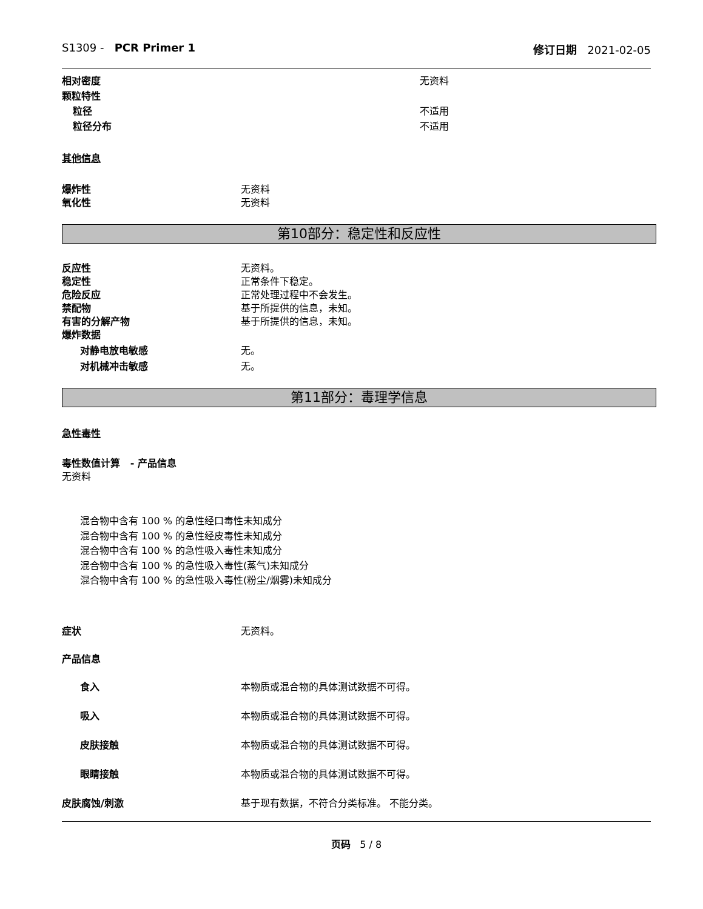S1309 - PCR Primer 1 修订日期 2021-02-05
相对密度 无资料
颗粒特性
粒径 不适用
粒径分布 不适用
其他信息
爆炸性 无资料
氧化性 无资料
第10部分：稳定性和反应性
反应性 无资料。
稳定性 正常条件下稳定。
危险反应 正常处理过程中不会发生。
禁配物 基于所提供的信息，未知。
有害的分解产物 基于所提供的信息，未知。
爆炸数据
对静电放电敏感 无。
对机械冲击敏感 无。
第11部分：毒理学信息
急性毒性
毒性数值计算 - 产品信息
无资料
混合物中含有 100 % 的急性经口毒性未知成分
混合物中含有 100 % 的急性经皮毒性未知成分
混合物中含有 100 % 的急性吸入毒性未知成分
混合物中含有 100 % 的急性吸入毒性(蒸气)未知成分
混合物中含有 100 % 的急性吸入毒性(粉尘/烟雾)未知成分
症状 无资料。
产品信息
食入 本物质或混合物的具体测试数据不可得。
吸入 本物质或混合物的具体测试数据不可得。
皮肤接触 本物质或混合物的具体测试数据不可得。
眼睛接触 本物质或混合物的具体测试数据不可得。
皮肤腐蚀/刺激 基于现有数据，不符合分类标准。 不能分类。
页码 5 / 8